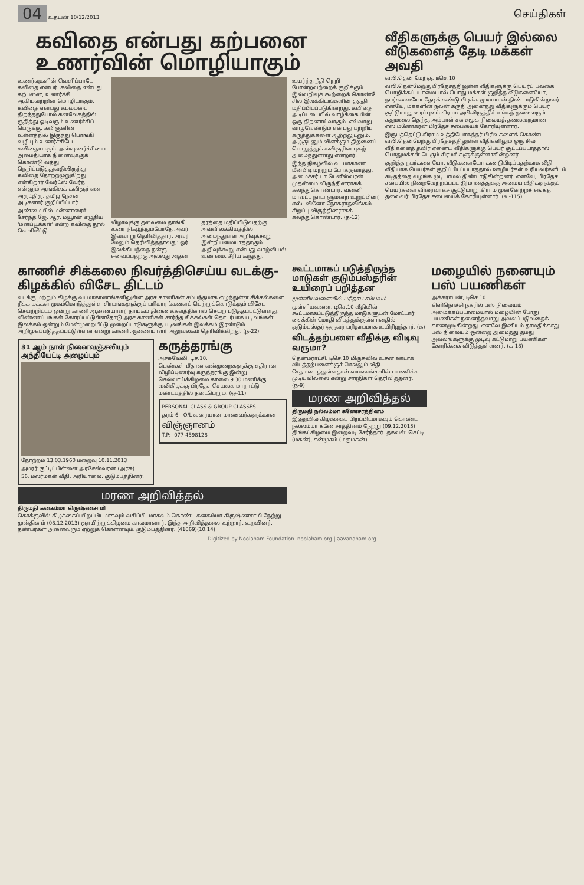04 உதயன் 10/12/2013
செய்திகள்
கவிதை என்பது கற்பனை உணர்வின் மொழியாகும்
உணர்வுகளின் வெளிப்பாடே கவிதை என்பர். கவிதை என்பது கற்பனை, உணர்ச்சி ஆகியவற்றின் மொழியாகும். கவிதை என்பது கடல்மடை திறந்ததுபோல் கனவேகத்தில் குதித்து ஓடிவரும் உணர்ச்சிப் பெருக்கு. கவிஞனின் உள்ளத்தில் இருந்து பொங்கி வழியும் உணர்ச்சியே கவிதையாகும். அவ்வுணர்ச்சியை அமைதியாக நினைவுக்குக் கொண்டு வந்து நெறிப்படுத்துவதிலிருந்து கவிதை தோற்றமுறுகிறது என்கிறார் வேர்ட்ஸ் வேர்த் என்னும் ஆங்கிலக் கவிஞர் என அருட்திரு. தமிழ் நேசன் அடிகளார் குறிப்பிட்டார்.
அண்மையில் மன்னாரைச் சேர்ந்த ஜே. ஆர். மயூரன் எழுதிய 'மனப்பூக்கள்' என்ற கவிதை நூல் வெளியீட்டு
விழாவுக்கு தலைமை தாங்கி உரை நிகழ்த்தும்போதே அவர் இவ்வாறு தெரிவித்தார். அவர் மேலும் தெரிவித்ததாவது: ஓர் இலக்கியத்தை நன்கு சுவைப்பதற்கு அல்லது அதன்
தரத்தை மதிப்பிடுவதற்கு அவ்விலக்கியத்தில் அமைந்துள்ள அறிவுக்கூறு இன்றியமையாததாகும். அறிவுக்கூறு என்பது வாழ்வியல் உண்மை, சீரிய கருத்து.
உயர்ந்த நீதி நெறி போன்றவற்றைக் குறிக்கும். இவ்வறிவுக் கூற்றைக் கொண்டே சில இலக்கியங்களின் தகுதி மதிப்பிடப்படுகின்றது. கவிதை அடிப்படையில் வாழ்க்கையின் ஒரு திறனாய்வாகும். எவ்வாறு வாழவேண்டும் என்பது பற்றிய கருத்துக்களை ஆற்றலுடனும், அழகுடனும் விளக்கும் திறனைப் பொறுத்துக் கவிஞரின் புகழ் அமைந்துள்ளது என்றார்.
இந்த நிகழ்வில் வடமாகாண மீன்பிடி மற்றும் போக்குவரத்து, அமைச்சர் பா.டெனீஸ்வரன் முதன்மை விருந்தினராகக் கலந்துகொண்டார். வன்னி மாவட்ட நாடாளுமன்ற உறுப்பினர் எஸ். வினோ நோகராதலிங்கம் சிறப்பு விருந்தினராகக் கலந்துகொண்டார். (ந-12)
வீதிகளுக்கு பெயர் இல்லை வீடுகளைத் தேடி மக்கள் அவதி
வலி.தென் மேற்கு, டிசெ.10
வலி.தென்மேற்கு பிரதேசத்திலுள்ள வீதிகளுக்கு பெயர்ப் பலகை பொறிக்கப்படாமையால் பொது மக்கள் குறித்த வீடுகளையோ, நபர்களையோ தேடிக் கண்டு பிடிக்க முடியாமல் திண்டாடுகின்றனர். எனவே, மக்களின் நலன் கருதி அனைத்து வீதிகளுக்கும் பெயர் சூட்டுமாறு உரப்புலம் கிராம அபிவிருத்திச் சங்கத் தலைவரும் சுதுமலை தெற்கு அம்பாள் சனசமூக நிலையத் தலைவருமான எஸ்.மனோகரன் பிரதேச சபையைக் கோரியுள்ளார்.
இருபத்தெட்டு கிராம உத்தியோகத்தர் பிரிவுகளைக் கொண்ட வலி.தென்மேற்கு பிரதேசத்திலுள்ள வீதிகளிலும் ஒரு சில வீதிகளைத் தவிர ஏனைய வீதிகளுக்கு பெயர் சூட்டப்படாததால் பொதுமக்கள் பெரும் சிரமங்களுக்குள்ளாகின்றனர்.
குறித்த நபர்களையோ, வீடுகளையோ கண்டுபிடிப்பதற்காக வீதி வீதியாக பெயர்கள் குறிப்பிடப்படாததால் ஊழியர்கள் உரியவர்களிடம் கடிதத்தை வழங்க முடியாமல் திண்டாடுகின்றனர். எனவே, பிரதேச சபையில் நிறைவேற்றப்பட்ட தீர்மானத்துக்கு அமைய வீதிகளுக்குப் பெயர்களை விரைவாகச் சூட்டுமாறு கிராம முன்னேற்றச் சங்கத் தலைவர் பிரதேச சபையைக் கோரியுள்ளார். (வ-115)
காணிச் சிக்கலை நிவர்த்திசெய்ய வடக்கு-கிழக்கில் விசேட திட்டம்
வடக்கு மற்றும் கிழக்கு வடமாகாணங்களிலுள்ள அரச காணிகள் சம்பந்தமாக எழுந்துள்ள சிக்கல்களை நீக்க மக்கள் முகம்கொடுத்துள்ள சிரமங்களுக்குப் பரிகாரங்களைப் பெற்றுக்கொடுக்கும் விசேட செயற்றிட்டம் ஒன்று காணி ஆணையாளர் நாயகம் திணைக்களத்தினால் செயற் படுத்தப்பட்டுள்ளது. விண்ணப்பங்கள் கோரப்பட்டுள்ளதோடு அரச காணிகள் சார்ந்த சிக்கல்கள் தொடர்பாக படிவங்கள் இலக்கம் ஒன்றும் மேன்முறையீட்டு முறைப்பாடுகளுக்கு படிவங்கள் இலக்கம் இரண்டும் அறிமுகப்படுத்தப்பட்டுள்ளன என்று காணி ஆணையாளர் அலுவலகம் தெரிவிக்கிறது. (ந-22)
31 ஆம் நாள் நினைவஞ்சலியும் அந்தியேட்டி அழைப்பும்
தோற்றம் 13.03.1960 மறைவு 10.11.2013
அமரர் குட்டிப்பிள்ளை அரசேஸ்வரன் (அரசு)
56, மலர்மகள் வீதி, அரியாலை. குடும்பத்தினர்.
கருத்தரங்கு
அச்சுவேலி. டிச.10.
பெண்கள் மீதான வன்முறைகளுக்கு எதிரான விழிப்புணர்வு கருத்தரங்கு இன்று செவ்வாய்க்கிழமை காலை 9.30 மணிக்கு வலிகிழக்கு பிரதேச செயலக மாநாட்டு மண்டபத்தில் நடைபெறும். (ஒ-11)
PERSONAL CLASS & GROUP CLASSES
தரம் 6 - O/L வரையான மாணவர்களுக்கான
விஞ்ஞானம்
T.P:- 077 4598128
மரண அறிவித்தல்
திருமதி கனகம்மா கிருஷ்ணசாமி
கொக்குவில் கிழக்கைப் பிறப்பிடமாகவும் வசிப்பிடமாகவும் கொண்ட கனகம்மா கிருஷ்ணசாமி நேற்று முன்தினம் (08.12.2013) ஞாயிற்றுக்கிழமை காலமானார். இந்த அறிவித்தலை உற்றார், உறவினர், நண்பர்கள் அனைவரும் ஏற்றுக் கொள்ளவும். குடும்பத்தினர். (41069)(10.14)
கூட்டமாகப் படுத்திருந்த மாடுகள் குடும்பஸ்தரின் உயிரைப் பறித்தன
முள்ளியவளையில் பரிதாப சம்பவம்
முள்ளியவளை, டிசெ.10 வீதியில் கூட்டமாகப்படுத்திருந்த மாடுகளுடன் மோட்டார் சைக்கிள் மோதி விபத்துக்குள்ளானதில் குடும்பஸ்தர் ஒருவர் பரிதாபமாக உயிரிழந்தார். (க)
விடத்தற்பளை வீதிக்கு விடிவு வருமா?
தென்மராட்சி, டிசெ.10 மிருசுவில் உசன் ஊடாக விடத்தற்பளைக்குச் செல்லும் வீதி சேதமடைந்துள்ளதால் வாகனங்களில் பயணிக்க முடியவில்லை என்று சாரதிகள் தெரிவித்தனர். (ந-9)
மரண அறிவித்தல்
திருமதி நல்லம்மா கணேசரத்தினம்
இணுவில் கிழக்கைப் பிறப்பிடமாகவும் கொண்ட நல்லம்மா கணேசரத்தினம் நேற்று (09.12.2013) திங்கட்கிழமை இறைவடி சேர்ந்தார். தகவல்: செட்டி (மகன்), சன்முகம் (மருமகன்)
மழையில் நனையும் பஸ் பயணிகள்
அக்கராயன், டிசெ.10
கிளிநொச்சி நகரில் பஸ் நிலையம் அமைக்கப்படாமையால் மழையின் போது பயணிகள் நனைந்தவாறு அவலப்படுவதைக் காணமுடிகின்றது. எனவே இனியும் தாமதிக்காது பஸ் நிலையம் ஒன்றை அமைத்து தமது அவலங்களுக்கு முடிவு கட்டுமாறு பயணிகள் கோரிக்கை விடுத்துள்ளனர். (க-18)
Digitized by Noolaham Foundation. noolaham.org | aavanaham.org